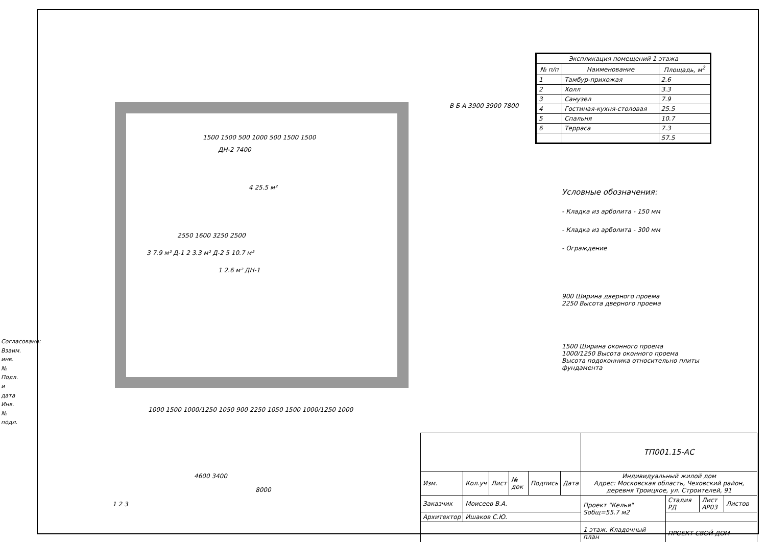1500 1500 500 1000 500 1500 1500
ДН-2 7400
4 25.5 м²
2550 1600 3250 2500
3 7.9 м² Д-1 2 3.3 м² Д-2 5 10.7 м²
1 2.6 м² ДН-1
1000 1500 1000/1250 1050 900 2250 1050 1500 1000/1250 1000
4600 3400
8000
1 2 3
В Б А 3900 3900 7800
| Экспликация помещений 1 этажа | | |
| --- | --- | --- |
| № п/п | Наименование | Площадь, м<sup>2</sup> |
| 1 | Тамбур-прихожая | 2.6 |
| 2 | Холл | 3.3 |
| 3 | Санузел | 7.9 |
| 4 | Гостиная-кухня-столовая | 25.5 |
| 5 | Спальня | 10.7 |
| 6 | Терраса | 7.3 |
| | | 57.5 |
Условные обозначения:
- Кладка из арболита - 150 мм
- Кладка из арболита - 300 мм
- Ограждение
900 Ширина дверного проема
2250 Высота дверного проема
1500 Ширина оконного проема
1000/1250 Высота оконного проема
Высота подоконника относительно плиты фундамента
| | | | | | | ТП001.15-АС | | | |
| Изм. | Кол.уч | Лист | № док | Подпись | Дата | Индивидуальный жилой дом Адрес: Московская область, Чеховский район, деревня Троицкое, ул. Строителей, 91 | | | |
| Заказчик | Моисеев В.А. | | | | | Проект "Келья" Sобщ=55.7 м2 | Стадия РД | Лист АР03 | Листов |
| Архитектор | Ишаков С.Ю. | | | | | | | | |
| | | | | | | 1 этаж. Кладочный план | ПРОЕКТ СВОЙ ДОМ | | |
Согласовано: Взаим. инв. № Подл. и дата Инв. № подл.